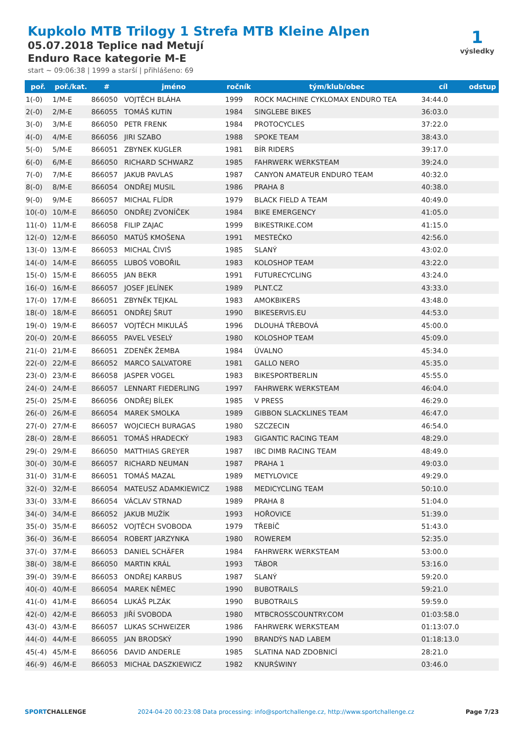Kupkolo MTB Trilogy 1 Strefa MTB Kleine Alpen
05.07.2018 Teplice nad Metují
Enduro Race kategorie M-E
start ~ 09:06:38 | 1999 a starší | přihlášeno: 69
1
výsledky
| poř. | poř./kat. | # | jméno | ročník | tým/klub/obec | cíl | odstup |
| --- | --- | --- | --- | --- | --- | --- | --- |
| 1(-0) | 1/M-E | 866050 | VOJTĚCH BLÁHA | 1999 | ROCK MACHINE CYKLOMAX ENDURO TEA | 34:44.0 | |
| 2(-0) | 2/M-E | 866055 | TOMÁŠ KUTIN | 1984 | SINGLEBE BIKES | 36:03.0 | |
| 3(-0) | 3/M-E | 866050 | PETR FRENK | 1984 | PROTOCYCLES | 37:22.0 | |
| 4(-0) | 4/M-E | 866056 | JIRI SZABO | 1988 | SPOKE TEAM | 38:43.0 | |
| 5(-0) | 5/M-E | 866051 | ZBYNEK KUGLER | 1981 | BÍR RIDERS | 39:17.0 | |
| 6(-0) | 6/M-E | 866050 | RICHARD SCHWARZ | 1985 | FAHRWERK WERKSTEAM | 39:24.0 | |
| 7(-0) | 7/M-E | 866057 | JAKUB PAVLAS | 1987 | CANYON AMATEUR ENDURO TEAM | 40:32.0 | |
| 8(-0) | 8/M-E | 866054 | ONDŘEJ MUSIL | 1986 | PRAHA 8 | 40:38.0 | |
| 9(-0) | 9/M-E | 866057 | MICHAL FLÍDR | 1979 | BLACK FIELD A TEAM | 40:49.0 | |
| 10(-0) | 10/M-E | 866050 | ONDŘEJ ZVONÍČEK | 1984 | BIKE EMERGENCY | 41:05.0 | |
| 11(-0) | 11/M-E | 866058 | FILIP ZAJAC | 1999 | BIKESTRIKE.COM | 41:15.0 | |
| 12(-0) | 12/M-E | 866050 | MATÚŠ KMOŠENA | 1991 | MESTEČKO | 42:56.0 | |
| 13(-0) | 13/M-E | 866053 | MICHAL ČIVIŠ | 1985 | SLANÝ | 43:02.0 | |
| 14(-0) | 14/M-E | 866055 | LUBOŠ VOBOŘIL | 1983 | KOLOSHOP TEAM | 43:22.0 | |
| 15(-0) | 15/M-E | 866055 | JAN BEKR | 1991 | FUTURECYCLING | 43:24.0 | |
| 16(-0) | 16/M-E | 866057 | JOSEF JELÍNEK | 1989 | PLNT.CZ | 43:33.0 | |
| 17(-0) | 17/M-E | 866051 | ZBYNĚK TEJKAL | 1983 | AMOKBIKERS | 43:48.0 | |
| 18(-0) | 18/M-E | 866051 | ONDŘEJ ŠRUT | 1990 | BIKESERVIS.EU | 44:53.0 | |
| 19(-0) | 19/M-E | 866057 | VOJTĚCH MIKULÁŠ | 1996 | DLOUHÁ TŘEBOVÁ | 45:00.0 | |
| 20(-0) | 20/M-E | 866055 | PAVEL VESELÝ | 1980 | KOLOSHOP TEAM | 45:09.0 | |
| 21(-0) | 21/M-E | 866051 | ZDENĚK ŽEMBA | 1984 | ÚVALNO | 45:34.0 | |
| 22(-0) | 22/M-E | 866052 | MARCO SALVATORE | 1981 | GALLO NERO | 45:35.0 | |
| 23(-0) | 23/M-E | 866058 | JASPER VOGEL | 1983 | BIKESPORTBERLIN | 45:55.0 | |
| 24(-0) | 24/M-E | 866057 | LENNART FIEDERLING | 1997 | FAHRWERK WERKSTEAM | 46:04.0 | |
| 25(-0) | 25/M-E | 866056 | ONDŘEJ BÍLEK | 1985 | V PRESS | 46:29.0 | |
| 26(-0) | 26/M-E | 866054 | MAREK SMOLKA | 1989 | GIBBON SLACKLINES TEAM | 46:47.0 | |
| 27(-0) | 27/M-E | 866057 | WOJCIECH BURAGAS | 1980 | SZCZECIN | 46:54.0 | |
| 28(-0) | 28/M-E | 866051 | TOMÁŠ HRADECKÝ | 1983 | GIGANTIC RACING TEAM | 48:29.0 | |
| 29(-0) | 29/M-E | 866050 | MATTHIAS GREYER | 1987 | IBC DIMB RACING TEAM | 48:49.0 | |
| 30(-0) | 30/M-E | 866057 | RICHARD NEUMAN | 1987 | PRAHA 1 | 49:03.0 | |
| 31(-0) | 31/M-E | 866051 | TOMÁŠ MAZAL | 1989 | METYLOVICE | 49:29.0 | |
| 32(-0) | 32/M-E | 866054 | MATEUSZ ADAMKIEWICZ | 1988 | MEDICYCLING TEAM | 50:10.0 | |
| 33(-0) | 33/M-E | 866054 | VÁCLAV STRNAD | 1989 | PRAHA 8 | 51:04.0 | |
| 34(-0) | 34/M-E | 866052 | JAKUB MUŽÍK | 1993 | HOŘOVICE | 51:39.0 | |
| 35(-0) | 35/M-E | 866052 | VOJTĚCH SVOBODA | 1979 | TŘEBÍČ | 51:43.0 | |
| 36(-0) | 36/M-E | 866054 | ROBERT JARZYNKA | 1980 | ROWEREM | 52:35.0 | |
| 37(-0) | 37/M-E | 866053 | DANIEL SCHÄFER | 1984 | FAHRWERK WERKSTEAM | 53:00.0 | |
| 38(-0) | 38/M-E | 866050 | MARTIN KRÁL | 1993 | TÁBOR | 53:16.0 | |
| 39(-0) | 39/M-E | 866053 | ONDŘEJ KARBUS | 1987 | SLANÝ | 59:20.0 | |
| 40(-0) | 40/M-E | 866054 | MAREK NĚMEC | 1990 | BUBOTRAILS | 59:21.0 | |
| 41(-0) | 41/M-E | 866054 | LUKÁŠ PLZÁK | 1990 | BUBOTRAILS | 59:59.0 | |
| 42(-0) | 42/M-E | 866053 | JIŘÍ SVOBODA | 1980 | MTBCROSSCOUNTRY.COM | 01:03:58.0 | |
| 43(-0) | 43/M-E | 866057 | LUKAS SCHWEIZER | 1986 | FAHRWERK WERKSTEAM | 01:13:07.0 | |
| 44(-0) | 44/M-E | 866055 | JAN BRODSKÝ | 1990 | BRANDÝS NAD LABEM | 01:18:13.0 | |
| 45(-4) | 45/M-E | 866056 | DAVID ANDERLE | 1985 | SLATINA NAD ZDOBNICÍ | 28:21.0 | |
| 46(-9) | 46/M-E | 866053 | MICHAŁ DASZKIEWICZ | 1982 | KNURŚWINY | 03:46.0 | |
SPORTCHALLENGE 2024-04-20 00:23:08 Data processing: info@sportchallenge.cz, http://www.sportchallenge.cz Page 7/23